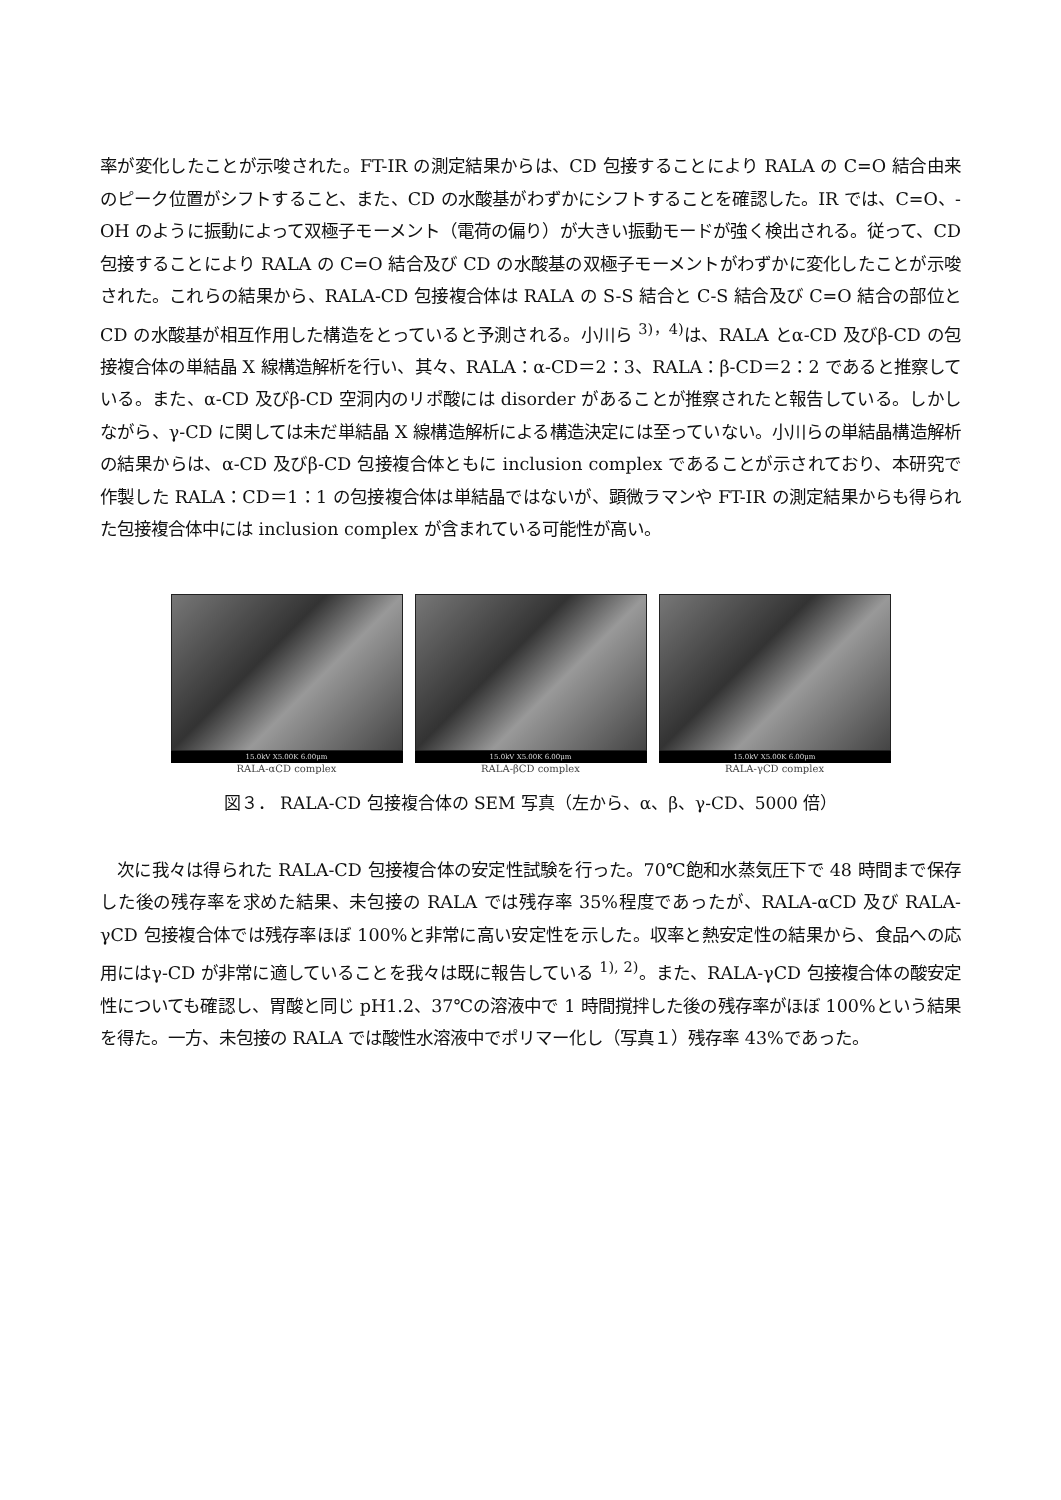率が変化したことが示唆された。FT-IR の測定結果からは、CD 包接することにより RALA の C=O 結合由来のピーク位置がシフトすること、また、CD の水酸基がわずかにシフトすることを確認した。IR では、C=O、-OH のように振動によって双極子モーメント（電荷の偏り）が大きい振動モードが強く検出される。従って、CD 包接することにより RALA の C=O 結合及び CD の水酸基の双極子モーメントがわずかに変化したことが示唆された。これらの結果から、RALA-CD 包接複合体は RALA の S-S 結合と C-S 結合及び C=O 結合の部位と CD の水酸基が相互作用した構造をとっていると予測される。小川ら <sup>3)，4)</sup>は、RALA とα-CD 及びβ-CD の包接複合体の単結晶 X 線構造解析を行い、其々、RALA：α-CD＝2：3、RALA：β-CD＝2：2 であると推察している。また、α-CD 及びβ-CD 空洞内のリポ酸には disorder があることが推察されたと報告している。しかしながら、γ-CD に関しては未だ単結晶 X 線構造解析による構造決定には至っていない。小川らの単結晶構造解析の結果からは、α-CD 及びβ-CD 包接複合体ともに inclusion complex であることが示されており、本研究で作製した RALA：CD＝1：1 の包接複合体は単結晶ではないが、顕微ラマンや FT-IR の測定結果からも得られた包接複合体中には inclusion complex が含まれている可能性が高い。
15.0kV X5.00K 6.00μm
RALA-αCD complex
15.0kV X5.00K 6.00μm
RALA-βCD complex
15.0kV X5.00K 6.00μm
RALA-γCD complex
図３． RALA-CD 包接複合体の SEM 写真（左から、α、β、γ-CD、5000 倍）
　次に我々は得られた RALA-CD 包接複合体の安定性試験を行った。70℃飽和水蒸気圧下で 48 時間まで保存した後の残存率を求めた結果、未包接の RALA では残存率 35%程度であったが、RALA-αCD 及び RALA-γCD 包接複合体では残存率ほぼ 100%と非常に高い安定性を示した。収率と熱安定性の結果から、食品への応用にはγ-CD が非常に適していることを我々は既に報告している <sup>1), 2)</sup>。また、RALA-γCD 包接複合体の酸安定性についても確認し、胃酸と同じ pH1.2、37℃の溶液中で 1 時間撹拌した後の残存率がほぼ 100%という結果を得た。一方、未包接の RALA では酸性水溶液中でポリマー化し（写真１）残存率 43%であった。